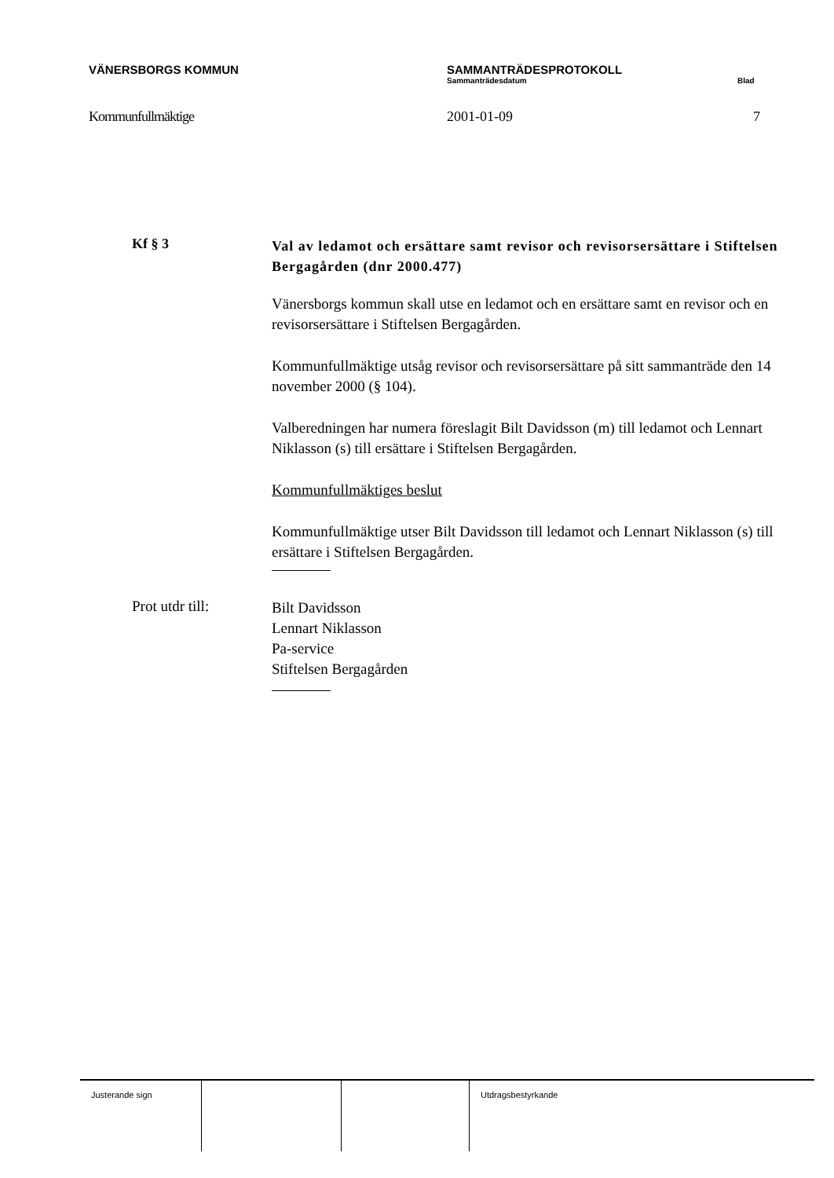VÄNERSBORGS KOMMUN SAMMANTRÄDESPROTOKOLL
Sammanträdesdatum Blad
Kommunfullmäktige 2001-01-09 7
Kf § 3
Val av ledamot och ersättare samt revisor och revisorsersättare i Stiftelsen Bergagården (dnr 2000.477)
Vänersborgs kommun skall utse en ledamot och en ersättare samt en revisor och en revisorsersättare i Stiftelsen Bergagården.
Kommunfullmäktige utsåg revisor och revisorsersättare på sitt sammanträde den 14 november 2000 (§ 104).
Valberedningen har numera föreslagit Bilt Davidsson (m) till ledamot och Lennart Niklasson (s) till ersättare i Stiftelsen Bergagården.
Kommunfullmäktiges beslut
Kommunfullmäktige utser Bilt Davidsson till ledamot och Lennart Niklasson (s) till ersättare i Stiftelsen Bergagården.
Prot utdr till:
Bilt Davidsson
Lennart Niklasson
Pa-service
Stiftelsen Bergagården
Justerande sign Utdragsbestyrkande